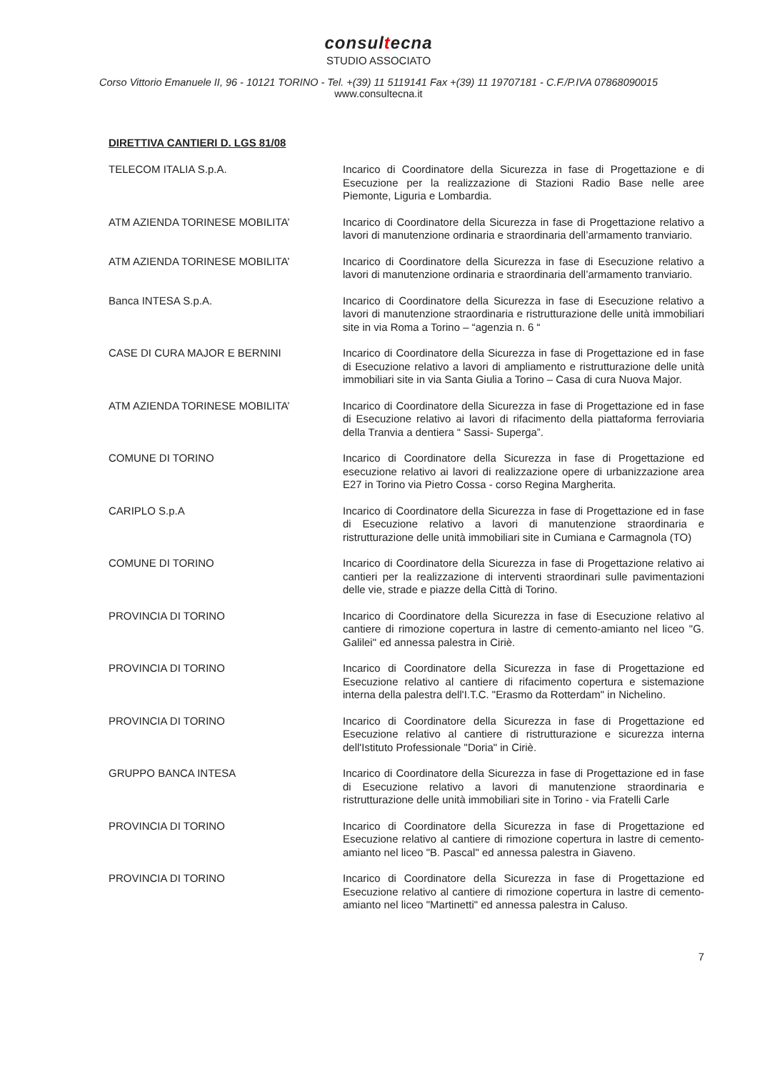consultecna
STUDIO ASSOCIATO
Corso Vittorio Emanuele II, 96 - 10121 TORINO - Tel. +(39) 11 5119141 Fax +(39) 11 19707181 - C.F./P.IVA 07868090015
www.consultecna.it
DIRETTIVA CANTIERI D. LGS 81/08
TELECOM ITALIA S.p.A. Incarico di Coordinatore della Sicurezza in fase di Progettazione e di Esecuzione per la realizzazione di Stazioni Radio Base nelle aree Piemonte, Liguria e Lombardia.
ATM AZIENDA TORINESE MOBILITA’ Incarico di Coordinatore della Sicurezza in fase di Progettazione relativo a lavori di manutenzione ordinaria e straordinaria dell’armamento tranviario.
ATM AZIENDA TORINESE MOBILITA’ Incarico di Coordinatore della Sicurezza in fase di Esecuzione relativo a lavori di manutenzione ordinaria e straordinaria dell’armamento tranviario.
Banca INTESA S.p.A. Incarico di Coordinatore della Sicurezza in fase di Esecuzione relativo a lavori di manutenzione straordinaria e ristrutturazione delle unità immobiliari site in via Roma a Torino – “agenzia n. 6 “
CASE DI CURA MAJOR E BERNINI Incarico di Coordinatore della Sicurezza in fase di Progettazione ed in fase di Esecuzione relativo a lavori di ampliamento e ristrutturazione delle unità immobiliari site in via Santa Giulia a Torino – Casa di cura Nuova Major.
ATM AZIENDA TORINESE MOBILITA’ Incarico di Coordinatore della Sicurezza in fase di Progettazione ed in fase di Esecuzione relativo ai lavori di rifacimento della piattaforma ferroviaria della Tranvia a dentiera “ Sassi- Superga”.
COMUNE DI TORINO Incarico di Coordinatore della Sicurezza in fase di Progettazione ed esecuzione relativo ai lavori di realizzazione opere di urbanizzazione area E27 in Torino via Pietro Cossa - corso Regina Margherita.
CARIPLO S.p.A Incarico di Coordinatore della Sicurezza in fase di Progettazione ed in fase di Esecuzione relativo a lavori di manutenzione straordinaria e ristrutturazione delle unità immobiliari site in Cumiana e Carmagnola (TO)
COMUNE DI TORINO Incarico di Coordinatore della Sicurezza in fase di Progettazione relativo ai cantieri per la realizzazione di interventi straordinari sulle pavimentazioni delle vie, strade e piazze della Città di Torino.
PROVINCIA DI TORINO Incarico di Coordinatore della Sicurezza in fase di Esecuzione relativo al cantiere di rimozione copertura in lastre di cemento-amianto nel liceo "G. Galilei" ed annessa palestra in Ciriè.
PROVINCIA DI TORINO Incarico di Coordinatore della Sicurezza in fase di Progettazione ed Esecuzione relativo al cantiere di rifacimento copertura e sistemazione interna della palestra dell'I.T.C. "Erasmo da Rotterdam" in Nichelino.
PROVINCIA DI TORINO Incarico di Coordinatore della Sicurezza in fase di Progettazione ed Esecuzione relativo al cantiere di ristrutturazione e sicurezza interna dell'Istituto Professionale "Doria" in Ciriè.
GRUPPO BANCA INTESA Incarico di Coordinatore della Sicurezza in fase di Progettazione ed in fase di Esecuzione relativo a lavori di manutenzione straordinaria e ristrutturazione delle unità immobiliari site in Torino - via Fratelli Carle
PROVINCIA DI TORINO Incarico di Coordinatore della Sicurezza in fase di Progettazione ed Esecuzione relativo al cantiere di rimozione copertura in lastre di cemento-amianto nel liceo "B. Pascal" ed annessa palestra in Giaveno.
PROVINCIA DI TORINO Incarico di Coordinatore della Sicurezza in fase di Progettazione ed Esecuzione relativo al cantiere di rimozione copertura in lastre di cemento-amianto nel liceo "Martinetti" ed annessa palestra in Caluso.
7